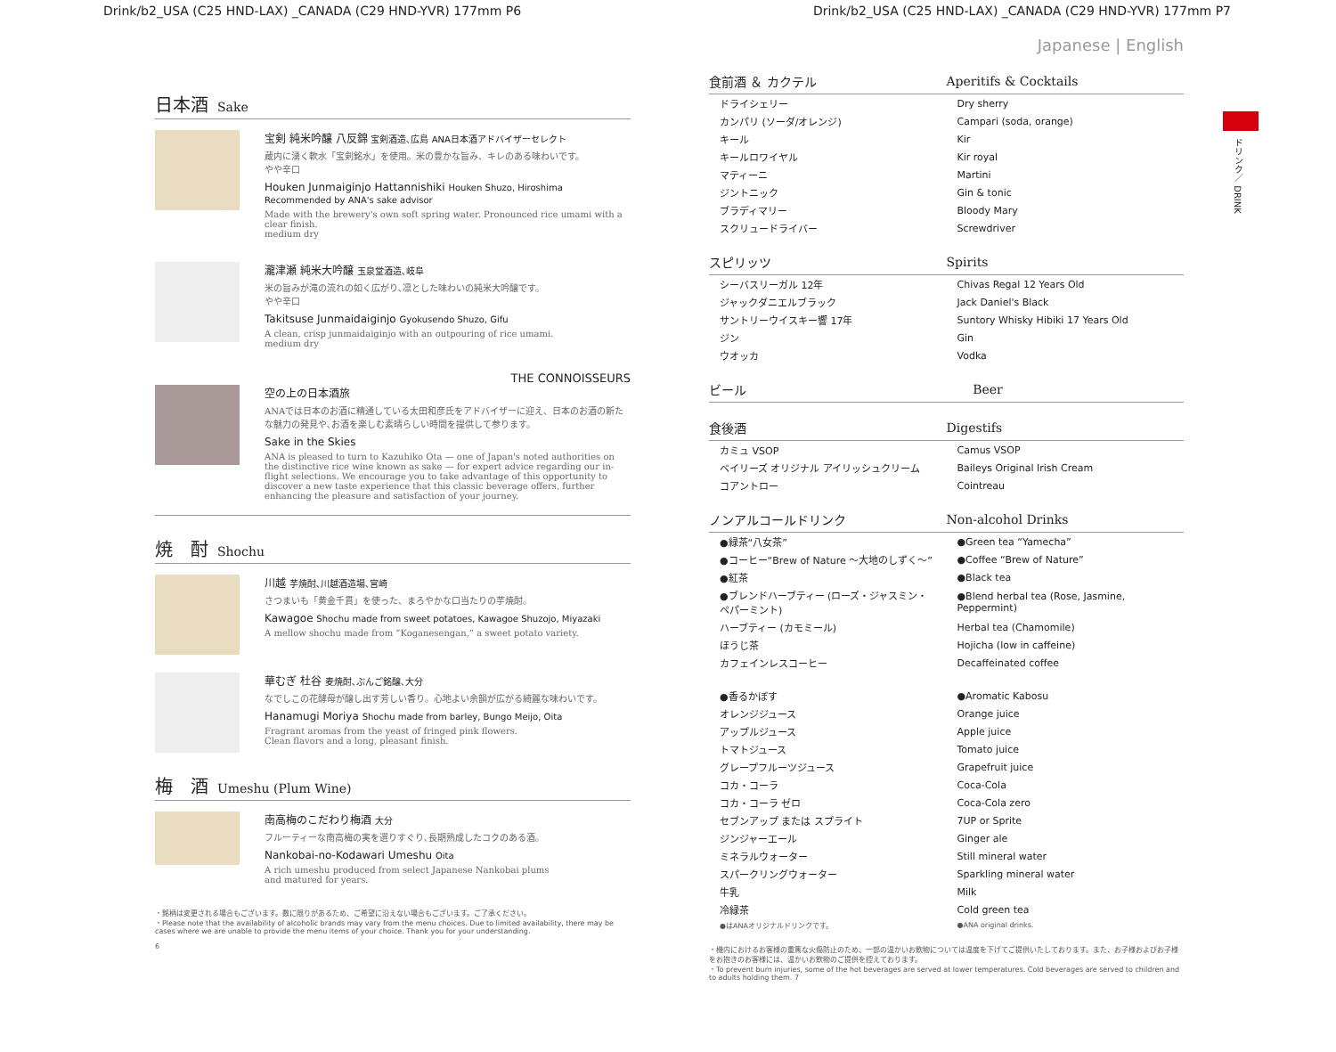Drink/b2_USA (C25 HND-LAX) _CANADA (C29 HND-YVR) 177mm P6 Drink/b2_USA (C25 HND-LAX) _CANADA (C29 HND-YVR) 177mm P7
ドリンク／ DRINK
日本酒 Sake
宝剣 純米吟醸 八反錦 宝剣酒造､広島 ANA日本酒アドバイザーセレクト
蔵内に湧く軟水「宝剣銘水」を使用。米の豊かな旨み、キレのある味わいです。
やや辛口
Houken Junmaiginjo Hattannishiki Houken Shuzo, Hiroshima Recommended by ANA's sake advisor
Made with the brewery's own soft spring water. Pronounced rice umami with a clear finish.
medium dry
瀧津瀬 純米大吟醸 玉泉堂酒造､岐阜
米の旨みが滝の流れの如く広がり､凛とした味わいの純米大吟醸です。
やや辛口
Takitsuse Junmaidaiginjo Gyokusendo Shuzo, Gifu
A clean, crisp junmaidaiginjo with an outpouring of rice umami.
medium dry
THE CONNOISSEURS
空の上の日本酒旅
ANAでは日本のお酒に精通している太田和彦氏をアドバイザーに迎え、日本のお酒の新たな魅力の発見や､お酒を楽しむ素晴らしい時間を提供して参ります。
Sake in the Skies
ANA is pleased to turn to Kazuhiko Ota — one of Japan's noted authorities on the distinctive rice wine known as sake — for expert advice regarding our in-flight selections. We encourage you to take advantage of this opportunity to discover a new taste experience that this classic beverage offers, further enhancing the pleasure and satisfaction of your journey.
焼　酎 Shochu
川越 芋焼酎､川越酒造場､宮崎
さつまいも「黄金千貫」を使った、まろやかな口当たりの芋焼酎。
Kawagoe Shochu made from sweet potatoes, Kawagoe Shuzojo, Miyazaki
A mellow shochu made from “Koganesengan,” a sweet potato variety.
華むぎ 杜谷 麦焼酎､ぶんご銘醸､大分
なでしこの花酵母が醸し出す芳しい香り。心地よい余韻が広がる綺麗な味わいです。
Hanamugi Moriya Shochu made from barley, Bungo Meijo, Oita
Fragrant aromas from the yeast of fringed pink flowers.
Clean flavors and a long, pleasant finish.
梅　酒 Umeshu (Plum Wine)
南高梅のこだわり梅酒 大分
フルーティーな南高梅の実を選りすぐり､長期熟成したコクのある酒。
Nankobai-no-Kodawari Umeshu Oita
A rich umeshu produced from select Japanese Nankobai plums
and matured for years.
・銘柄は変更される場合もございます。数に限りがあるため、ご希望に沿えない場合もございます。ご了承ください。
・Please note that the availability of alcoholic brands may vary from the menu choices. Due to limited availability, there may be cases where we are unable to provide the menu items of your choice. Thank you for your understanding.
6
Japanese | English
| 食前酒 ＆ カクテル | Aperitifs & Cocktails |
| --- | --- |
| ドライシェリー | Dry sherry |
| カンパリ (ソーダ/オレンジ) | Campari (soda, orange) |
| キール | Kir |
| キールロワイヤル | Kir royal |
| マティーニ | Martini |
| ジントニック | Gin & tonic |
| ブラディマリー | Bloody Mary |
| スクリュードライバー | Screwdriver |
| スピリッツ | Spirits |
| --- | --- |
| シーバスリーガル 12年 | Chivas Regal 12 Years Old |
| ジャックダニエルブラック | Jack Daniel's Black |
| サントリーウイスキー響 17年 | Suntory Whisky Hibiki 17 Years Old |
| ジン | Gin |
| ウオッカ | Vodka |
| ビール | Beer |
| --- | --- |
| 食後酒 | Digestifs |
| --- | --- |
| カミュ VSOP | Camus VSOP |
| ベイリーズ オリジナル アイリッシュクリーム | Baileys Original Irish Cream |
| コアントロー | Cointreau |
| ノンアルコールドリンク | Non-alcohol Drinks |
| --- | --- |
| ●緑茶“八女茶” | ●Green tea “Yamecha” |
| ●コーヒー“Brew of Nature ～大地のしずく～” | ●Coffee “Brew of Nature” |
| ●紅茶 | ●Black tea |
| ●ブレンドハーブティー (ローズ・ジャスミン・ペパーミント) | ●Blend herbal tea (Rose, Jasmine, Peppermint) |
| ハーブティー (カモミール) | Herbal tea (Chamomile) |
| ほうじ茶 | Hojicha (low in caffeine) |
| カフェインレスコーヒー | Decaffeinated coffee |
| ●香るかぼす | ●Aromatic Kabosu |
| オレンジジュース | Orange juice |
| アップルジュース | Apple juice |
| トマトジュース | Tomato juice |
| グレープフルーツジュース | Grapefruit juice |
| コカ・コーラ | Coca-Cola |
| コカ・コーラ ゼロ | Coca-Cola zero |
| セブンアップ または スプライト | 7UP or Sprite |
| ジンジャーエール | Ginger ale |
| ミネラルウォーター | Still mineral water |
| スパークリングウォーター | Sparkling mineral water |
| 牛乳 | Milk |
| 冷緑茶 | Cold green tea |
| ●はANAオリジナルドリンクです。 | ●ANA original drinks. |
・機内におけるお客様の重篤な火傷防止のため、一部の温かいお飲物については温度を下げてご提供いたしております。また、お子様およびお子様をお抱きのお客様には、温かいお飲物のご提供を控えております。
・To prevent burn injuries, some of the hot beverages are served at lower temperatures. Cold beverages are served to children and to adults holding them. 7